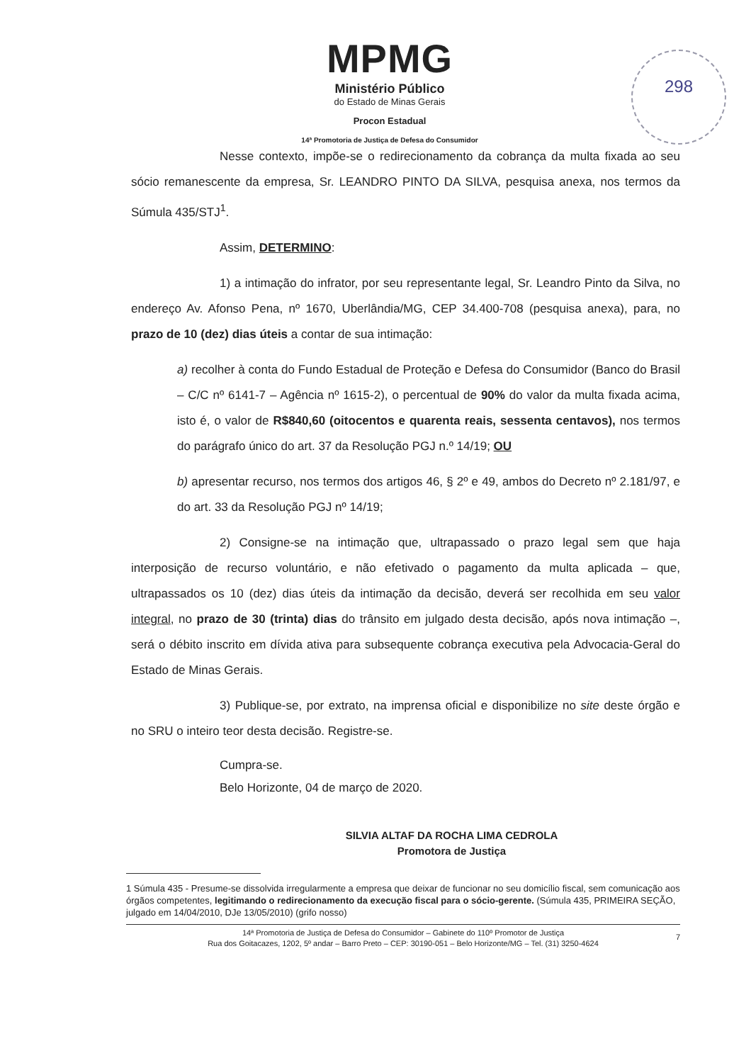298
MPMG
Ministério Público
do Estado de Minas Gerais
Procon Estadual
14ª Promotoria de Justiça de Defesa do Consumidor
Nesse contexto, impõe-se o redirecionamento da cobrança da multa fixada ao seu sócio remanescente da empresa, Sr. LEANDRO PINTO DA SILVA, pesquisa anexa, nos termos da Súmula 435/STJ<sup>1</sup>.
Assim, DETERMINO:
1) a intimação do infrator, por seu representante legal, Sr. Leandro Pinto da Silva, no endereço Av. Afonso Pena, nº 1670, Uberlândia/MG, CEP 34.400-708 (pesquisa anexa), para, no prazo de 10 (dez) dias úteis a contar de sua intimação:
a) recolher à conta do Fundo Estadual de Proteção e Defesa do Consumidor (Banco do Brasil – C/C nº 6141-7 – Agência nº 1615-2), o percentual de 90% do valor da multa fixada acima, isto é, o valor de R$840,60 (oitocentos e quarenta reais, sessenta centavos), nos termos do parágrafo único do art. 37 da Resolução PGJ n.º 14/19; OU
b) apresentar recurso, nos termos dos artigos 46, § 2º e 49, ambos do Decreto nº 2.181/97, e do art. 33 da Resolução PGJ nº 14/19;
2) Consigne-se na intimação que, ultrapassado o prazo legal sem que haja interposição de recurso voluntário, e não efetivado o pagamento da multa aplicada – que, ultrapassados os 10 (dez) dias úteis da intimação da decisão, deverá ser recolhida em seu valor integral, no prazo de 30 (trinta) dias do trânsito em julgado desta decisão, após nova intimação –, será o débito inscrito em dívida ativa para subsequente cobrança executiva pela Advocacia-Geral do Estado de Minas Gerais.
3) Publique-se, por extrato, na imprensa oficial e disponibilize no site deste órgão e no SRU o inteiro teor desta decisão. Registre-se.
Cumpra-se.
Belo Horizonte, 04 de março de 2020.
SILVIA ALTAF DA ROCHA LIMA CEDROLA
Promotora de Justiça
1 Súmula 435 - Presume-se dissolvida irregularmente a empresa que deixar de funcionar no seu domicílio fiscal, sem comunicação aos órgãos competentes, legitimando o redirecionamento da execução fiscal para o sócio-gerente. (Súmula 435, PRIMEIRA SEÇÃO, julgado em 14/04/2010, DJe 13/05/2010) (grifo nosso)
14ª Promotoria de Justiça de Defesa do Consumidor – Gabinete do 110º Promotor de Justiça
Rua dos Goitacazes, 1202, 5º andar – Barro Preto – CEP: 30190-051 – Belo Horizonte/MG – Tel. (31) 3250-4624
7